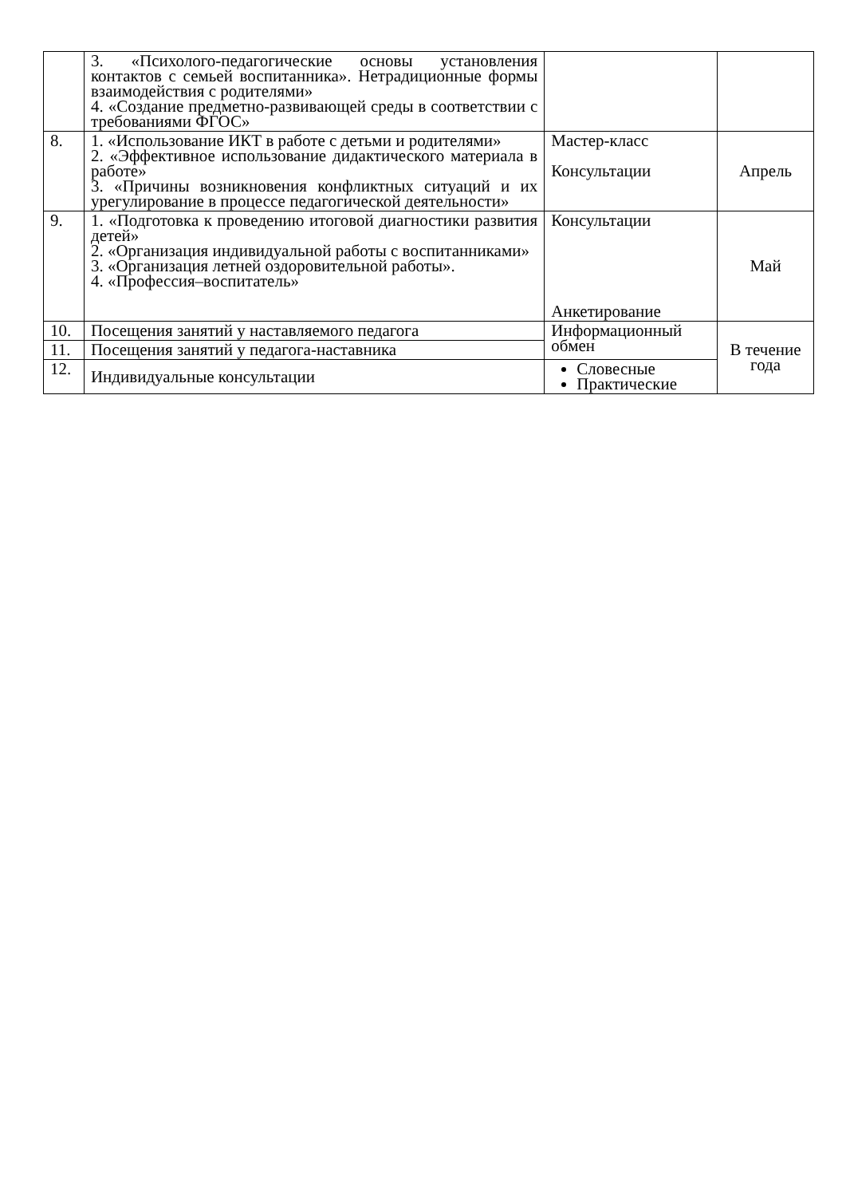| | 3. «Психолого-педагогические основы установления контактов с семьей воспитанника». Нетрадиционные формы взаимодействия с родителями» 4. «Создание предметно-развивающей среды в соответствии с требованиями ФГОС» | | |
| 8. | 1. «Использование ИКТ в работе с детьми и родителями» 2. «Эффективное использование дидактического материала в работе» 3. «Причины возникновения конфликтных ситуаций и их урегулирование в процессе педагогической деятельности» | Мастер-класс Консультации | Апрель |
| 9. | 1. «Подготовка к проведению итоговой диагностики развития детей» 2. «Организация индивидуальной работы с воспитанниками» 3. «Организация летней оздоровительной работы». 4. «Профессия–воспитатель» | Консультации Анкетирование | Май |
| 10. | Посещения занятий у наставляемого педагога | Информационный обмен | В течение года |
| 11. | Посещения занятий у педагога-наставника | | |
| 12. | Индивидуальные консультации | Словесные Практические | |